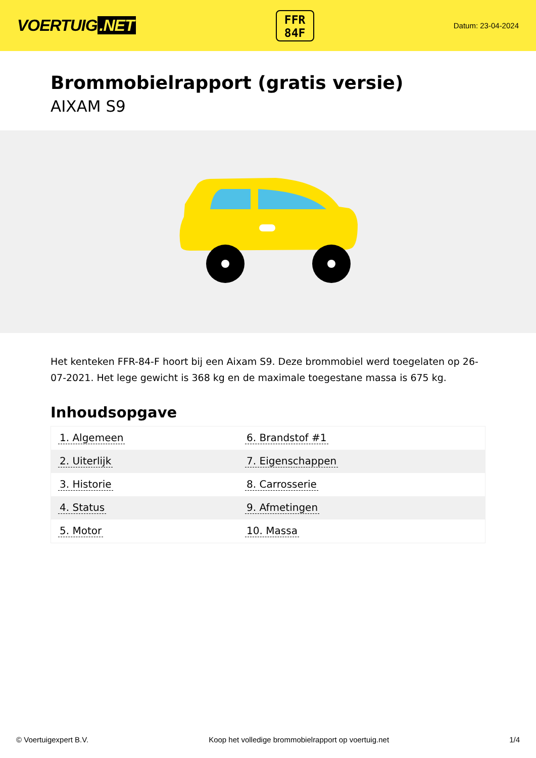VOERTUIG.NET
FFR
84F
Datum: 23-04-2024
Brommobielrapport (gratis versie)
AIXAM S9
Het kenteken FFR-84-F hoort bij een Aixam S9. Deze brommobiel werd toegelaten op 26-07-2021. Het lege gewicht is 368 kg en de maximale toegestane massa is 675 kg.
Inhoudsopgave
| 1. Algemeen | 6. Brandstof #1 |
| 2. Uiterlijk | 7. Eigenschappen |
| 3. Historie | 8. Carrosserie |
| 4. Status | 9. Afmetingen |
| 5. Motor | 10. Massa |
© Voertuigexpert B.V. Koop het volledige brommobielrapport op voertuig.net 1/4